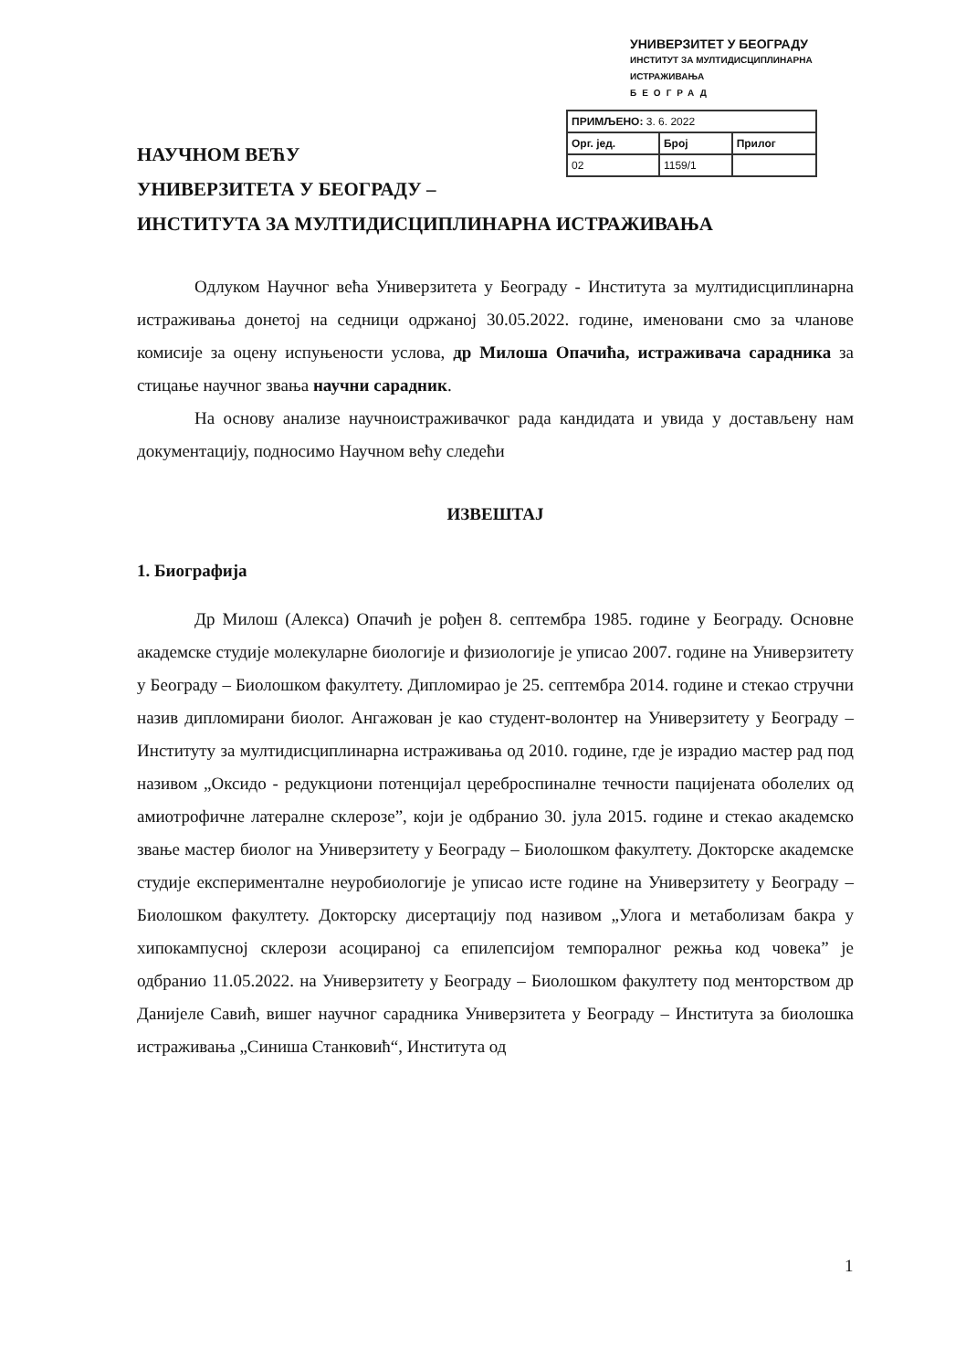УНИВЕРЗИТЕТ У БЕОГРАДУ
ИНСТИТУТ ЗА МУЛТИДИСЦИПЛИНАРНА ИСТРАЖИВАЊА
БЕОГРАД
| ПРИМЉЕНО: 3. 6. 2022 | | |
| Орг. јед. | Број | Прилог |
| 02 | 1159/1 | |
НАУЧНОМ ВЕЋУ
УНИВЕРЗИТЕТА У БЕОГРАДУ –
ИНСТИТУТА ЗА МУЛТИДИСЦИПЛИНАРНА ИСТРАЖИВАЊА
Одлуком Научног већа Универзитета у Београду - Института за мултидисциплинарна истраживања донетој на седници одржаној 30.05.2022. године, именовани смо за чланове комисије за оцену испуњености услова, др Милоша Опачића, истраживача сарадника за стицање научног звања научни сарадник.
На основу анализе научноистраживачког рада кандидата и увида у достављену нам документацију, подносимо Научном већу следећи
ИЗВЕШТАЈ
1. Биографија
Др Милош (Алекса) Опачић је рођен 8. септембра 1985. године у Београду. Основне академске студије молекуларне биологије и физиологије је уписао 2007. године на Универзитету у Београду – Биолошком факултету. Дипломирао је 25. септембра 2014. године и стекао стручни назив дипломирани биолог. Ангажован је као студент-волонтер на Универзитету у Београду – Институту за мултидисциплинарна истраживања од 2010. године, где је израдио мастер рад под називом „Оксидо - редукциони потенцијал цереброспиналне течности пацијената оболелих од амиотрофичне латералне склерозе”, који је одбранио 30. јула 2015. године и стекао академско звање мастер биолог на Универзитету у Београду – Биолошком факултету. Докторске академске студије експерименталне неуробиологије је уписао исте године на Универзитету у Београду – Биолошком факултету. Докторску дисертацију под називом „Улога и метаболизам бакра у хипокампусној склерози асоцираној са епилепсијом темпоралног режња код човека” је одбранио 11.05.2022. на Универзитету у Београду – Биолошком факултету под менторством др Данијеле Савић, вишег научног сарадника Универзитета у Београду – Института за биолошка истраживања „Синиша Станковић“, Института од
1